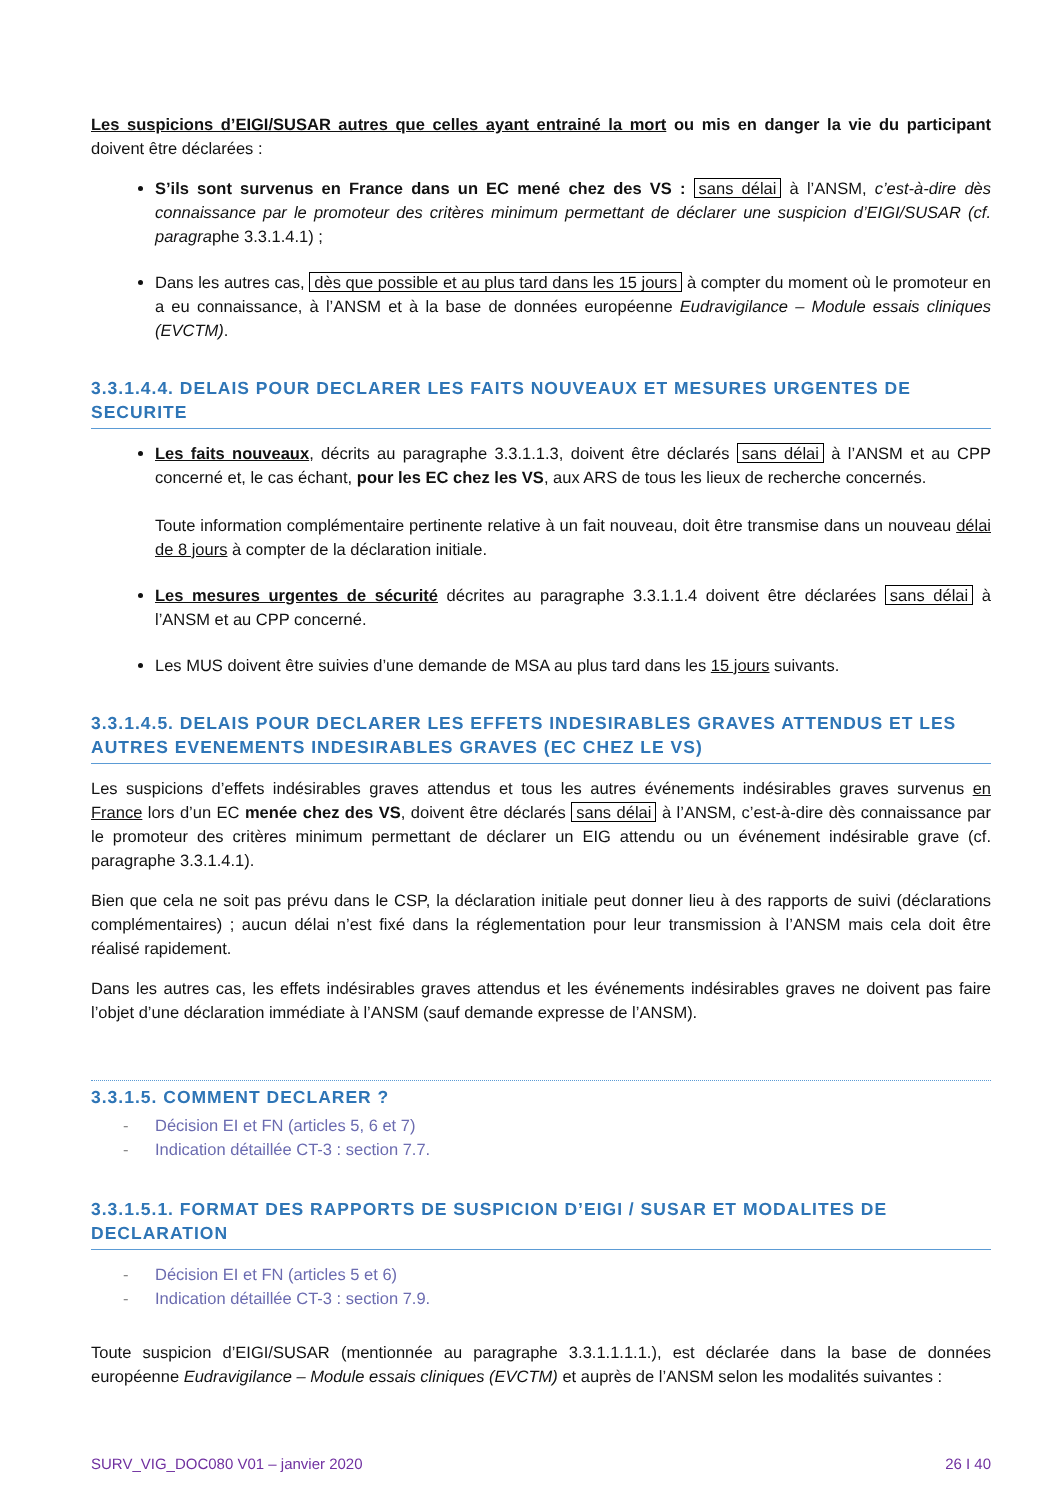Les suspicions d’EIGI/SUSAR autres que celles ayant entrainé la mort ou mis en danger la vie du participant doivent être déclarées :
S’ils sont survenus en France dans un EC mené chez des VS : sans délai à l’ANSM, c’est-à-dire dès connaissance par le promoteur des critères minimum permettant de déclarer une suspicion d’EIGI/SUSAR (cf. paragraphe 3.3.1.4.1) ;
Dans les autres cas, dès que possible et au plus tard dans les 15 jours à compter du moment où le promoteur en a eu connaissance, à l’ANSM et à la base de données européenne Eudravigilance – Module essais cliniques (EVCTM).
3.3.1.4.4. DELAIS POUR DECLARER LES FAITS NOUVEAUX ET MESURES URGENTES DE SECURITE
Les faits nouveaux, décrits au paragraphe 3.3.1.1.3, doivent être déclarés sans délai à l’ANSM et au CPP concerné et, le cas échant, pour les EC chez les VS, aux ARS de tous les lieux de recherche concernés.
Toute information complémentaire pertinente relative à un fait nouveau, doit être transmise dans un nouveau délai de 8 jours à compter de la déclaration initiale.
Les mesures urgentes de sécurité décrites au paragraphe 3.3.1.1.4 doivent être déclarées sans délai à l’ANSM et au CPP concerné.
Les MUS doivent être suivies d’une demande de MSA au plus tard dans les 15 jours suivants.
3.3.1.4.5. DELAIS POUR DECLARER LES EFFETS INDESIRABLES GRAVES ATTENDUS ET LES AUTRES EVENEMENTS INDESIRABLES GRAVES (EC CHEZ LE VS)
Les suspicions d’effets indésirables graves attendus et tous les autres événements indésirables graves survenus en France lors d’un EC menée chez des VS, doivent être déclarés sans délai à l’ANSM, c’est-à-dire dès connaissance par le promoteur des critères minimum permettant de déclarer un EIG attendu ou un événement indésirable grave (cf. paragraphe 3.3.1.4.1).
Bien que cela ne soit pas prévu dans le CSP, la déclaration initiale peut donner lieu à des rapports de suivi (déclarations complémentaires) ; aucun délai n’est fixé dans la réglementation pour leur transmission à l’ANSM mais cela doit être réalisé rapidement.
Dans les autres cas, les effets indésirables graves attendus et les événements indésirables graves ne doivent pas faire l’objet d’une déclaration immédiate à l’ANSM (sauf demande expresse de l’ANSM).
3.3.1.5. COMMENT DECLARER ?
- Décision EI et FN (articles 5, 6 et 7)
- Indication détaillée CT-3 : section 7.7.
3.3.1.5.1. FORMAT DES RAPPORTS DE SUSPICION D’EIGI / SUSAR ET MODALITES DE DECLARATION
- Décision EI et FN (articles 5 et 6)
- Indication détaillée CT-3 : section 7.9.
Toute suspicion d’EIGI/SUSAR (mentionnée au paragraphe 3.3.1.1.1.1.), est déclarée dans la base de données européenne Eudravigilance – Module essais cliniques (EVCTM) et auprès de l’ANSM selon les modalités suivantes :
SURV_VIG_DOC080 V01 – janvier 2020 26 I 40